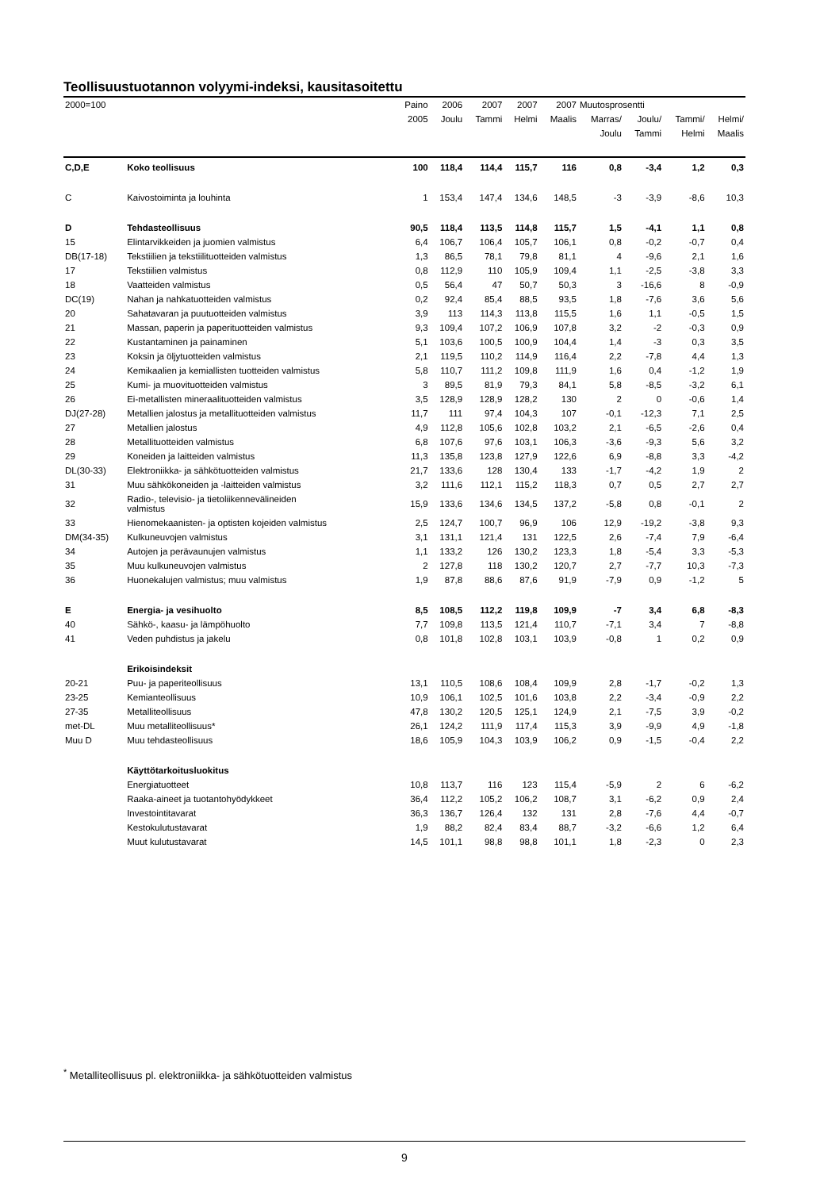Teollisuustuotannon volyymi-indeksi, kausitasoitettu
| 2000=100 | | Paino | 2006 | 2007 | 2007 | 2007 | Muutosprosentti | | | |
| --- | --- | --- | --- | --- | --- | --- | --- | --- | --- | --- |
| | | 2005 | Joulu | Tammi | Helmi | Maalis | Marras/ | Joulu/ | Tammi/ | Helmi/ |
| | | | | | | | Joulu | Tammi | Helmi | Maalis |
| C,D,E | Koko teollisuus | 100 | 118,4 | 114,4 | 115,7 | 116 | 0,8 | -3,4 | 1,2 | 0,3 |
| C | Kaivostoiminta ja louhinta | 1 | 153,4 | 147,4 | 134,6 | 148,5 | -3 | -3,9 | -8,6 | 10,3 |
| D | Tehdasteollisuus | 90,5 | 118,4 | 113,5 | 114,8 | 115,7 | 1,5 | -4,1 | 1,1 | 0,8 |
| 15 | Elintarvikkeiden ja juomien valmistus | 6,4 | 106,7 | 106,4 | 105,7 | 106,1 | 0,8 | -0,2 | -0,7 | 0,4 |
| DB(17-18) | Tekstiilien ja tekstiilituotteiden valmistus | 1,3 | 86,5 | 78,1 | 79,8 | 81,1 | 4 | -9,6 | 2,1 | 1,6 |
| 17 | Tekstiilien valmistus | 0,8 | 112,9 | 110 | 105,9 | 109,4 | 1,1 | -2,5 | -3,8 | 3,3 |
| 18 | Vaatteiden valmistus | 0,5 | 56,4 | 47 | 50,7 | 50,3 | 3 | -16,6 | 8 | -0,9 |
| DC(19) | Nahan ja nahkatuotteiden valmistus | 0,2 | 92,4 | 85,4 | 88,5 | 93,5 | 1,8 | -7,6 | 3,6 | 5,6 |
| 20 | Sahatavaran ja puutuotteiden valmistus | 3,9 | 113 | 114,3 | 113,8 | 115,5 | 1,6 | 1,1 | -0,5 | 1,5 |
| 21 | Massan, paperin ja paperituotteiden valmistus | 9,3 | 109,4 | 107,2 | 106,9 | 107,8 | 3,2 | -2 | -0,3 | 0,9 |
| 22 | Kustantaminen ja painaminen | 5,1 | 103,6 | 100,5 | 100,9 | 104,4 | 1,4 | -3 | 0,3 | 3,5 |
| 23 | Koksin ja öljytuotteiden valmistus | 2,1 | 119,5 | 110,2 | 114,9 | 116,4 | 2,2 | -7,8 | 4,4 | 1,3 |
| 24 | Kemikaalien ja kemiallisten tuotteiden valmistus | 5,8 | 110,7 | 111,2 | 109,8 | 111,9 | 1,6 | 0,4 | -1,2 | 1,9 |
| 25 | Kumi- ja muovituotteiden valmistus | 3 | 89,5 | 81,9 | 79,3 | 84,1 | 5,8 | -8,5 | -3,2 | 6,1 |
| 26 | Ei-metallisten mineraalituotteiden valmistus | 3,5 | 128,9 | 128,9 | 128,2 | 130 | 2 | 0 | -0,6 | 1,4 |
| DJ(27-28) | Metallien jalostus ja metallituotteiden valmistus | 11,7 | 111 | 97,4 | 104,3 | 107 | -0,1 | -12,3 | 7,1 | 2,5 |
| 27 | Metallien jalostus | 4,9 | 112,8 | 105,6 | 102,8 | 103,2 | 2,1 | -6,5 | -2,6 | 0,4 |
| 28 | Metallituotteiden valmistus | 6,8 | 107,6 | 97,6 | 103,1 | 106,3 | -3,6 | -9,3 | 5,6 | 3,2 |
| 29 | Koneiden ja laitteiden valmistus | 11,3 | 135,8 | 123,8 | 127,9 | 122,6 | 6,9 | -8,8 | 3,3 | -4,2 |
| DL(30-33) | Elektroniikka- ja sähkötuotteiden valmistus | 21,7 | 133,6 | 128 | 130,4 | 133 | -1,7 | -4,2 | 1,9 | 2 |
| 31 | Muu sähkökoneiden ja -laitteiden valmistus | 3,2 | 111,6 | 112,1 | 115,2 | 118,3 | 0,7 | 0,5 | 2,7 | 2,7 |
| 32 | Radio-, televisio- ja tietoliikennevälineiden valmistus | 15,9 | 133,6 | 134,6 | 134,5 | 137,2 | -5,8 | 0,8 | -0,1 | 2 |
| 33 | Hienomekaanisten- ja optisten kojeiden valmistus | 2,5 | 124,7 | 100,7 | 96,9 | 106 | 12,9 | -19,2 | -3,8 | 9,3 |
| DM(34-35) | Kulkuneuvojen valmistus | 3,1 | 131,1 | 121,4 | 131 | 122,5 | 2,6 | -7,4 | 7,9 | -6,4 |
| 34 | Autojen ja perävaunujen valmistus | 1,1 | 133,2 | 126 | 130,2 | 123,3 | 1,8 | -5,4 | 3,3 | -5,3 |
| 35 | Muu kulkuneuvojen valmistus | 2 | 127,8 | 118 | 130,2 | 120,7 | 2,7 | -7,7 | 10,3 | -7,3 |
| 36 | Huonekalujen valmistus; muu valmistus | 1,9 | 87,8 | 88,6 | 87,6 | 91,9 | -7,9 | 0,9 | -1,2 | 5 |
| E | Energia- ja vesihuolto | 8,5 | 108,5 | 112,2 | 119,8 | 109,9 | -7 | 3,4 | 6,8 | -8,3 |
| 40 | Sähkö-, kaasu- ja lämpöhuolto | 7,7 | 109,8 | 113,5 | 121,4 | 110,7 | -7,1 | 3,4 | 7 | -8,8 |
| 41 | Veden puhdistus ja jakelu | 0,8 | 101,8 | 102,8 | 103,1 | 103,9 | -0,8 | 1 | 0,2 | 0,9 |
| | Erikoisindeksit | | | | | | | | | |
| 20-21 | Puu- ja paperiteollisuus | 13,1 | 110,5 | 108,6 | 108,4 | 109,9 | 2,8 | -1,7 | -0,2 | 1,3 |
| 23-25 | Kemianteollisuus | 10,9 | 106,1 | 102,5 | 101,6 | 103,8 | 2,2 | -3,4 | -0,9 | 2,2 |
| 27-35 | Metalliteollisuus | 47,8 | 130,2 | 120,5 | 125,1 | 124,9 | 2,1 | -7,5 | 3,9 | -0,2 |
| met-DL | Muu metalliteollisuus* | 26,1 | 124,2 | 111,9 | 117,4 | 115,3 | 3,9 | -9,9 | 4,9 | -1,8 |
| Muu D | Muu tehdasteollisuus | 18,6 | 105,9 | 104,3 | 103,9 | 106,2 | 0,9 | -1,5 | -0,4 | 2,2 |
| | Käyttötarkoitusluokitus | | | | | | | | | |
| | Energiatuotteet | 10,8 | 113,7 | 116 | 123 | 115,4 | -5,9 | 2 | 6 | -6,2 |
| | Raaka-aineet ja tuotantohyödykkeet | 36,4 | 112,2 | 105,2 | 106,2 | 108,7 | 3,1 | -6,2 | 0,9 | 2,4 |
| | Investointitavarat | 36,3 | 136,7 | 126,4 | 132 | 131 | 2,8 | -7,6 | 4,4 | -0,7 |
| | Kestokulutustavarat | 1,9 | 88,2 | 82,4 | 83,4 | 88,7 | -3,2 | -6,6 | 1,2 | 6,4 |
| | Muut kulutustavarat | 14,5 | 101,1 | 98,8 | 98,8 | 101,1 | 1,8 | -2,3 | 0 | 2,3 |
<sup>*</sup> Metalliteollisuus pl. elektroniikka- ja sähkötuotteiden valmistus
9